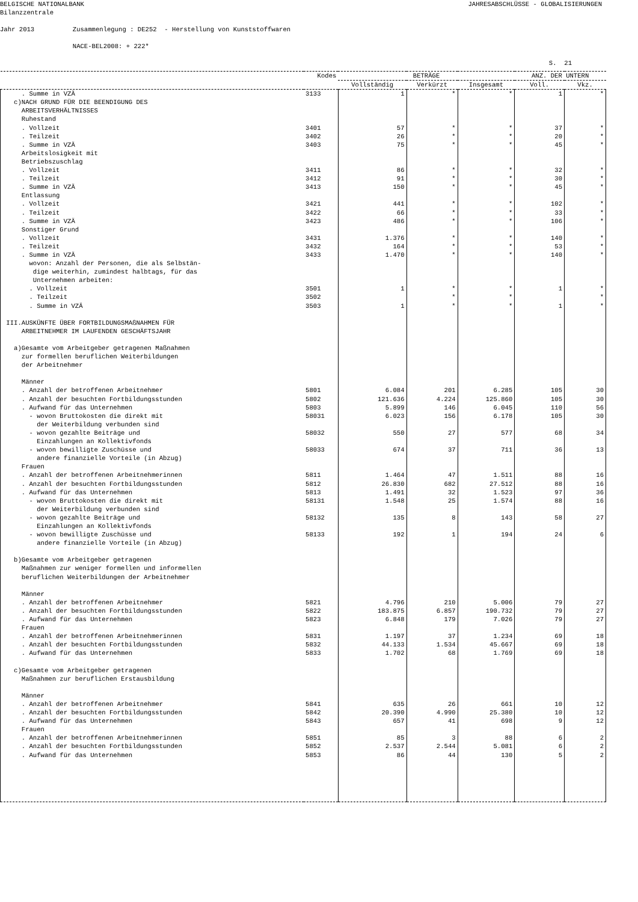BELGISCHE NATIONALBANK
JAHRESABSCHLÜSSE - GLOBALISIERUNGEN
Bilanzzentrale
Jahr 2013 Zusammenlegung : DE252 - Herstellung von Kunststoffwaren
NACE-BEL2008: + 222*
S. 21
| | Kodes | BETRÄGE | | | ANZ. DER UNTERN | |
| --- | --- | --- | --- | --- | --- | --- |
| | | Vollständig | Verkürzt | Insgesamt | Voll. | Vkz. |
| . Summe in VZÄ | 3133 | 1 | * | * | 1 | * |
| c)NACH GRUND FÜR DIE BEENDIGUNG DES ARBEITSVERHÄLTNISSES Ruhestand | | | | | | |
| . Vollzeit | 3401 | 57 | * | * | 37 | * |
| . Teilzeit | 3402 | 26 | * | * | 20 | * |
| . Summe in VZÄ | 3403 | 75 | * | * | 45 | * |
| Arbeitslosigkeit mit Betriebszuschlag | | | | | | |
| . Vollzeit | 3411 | 86 | * | * | 32 | * |
| . Teilzeit | 3412 | 91 | * | * | 30 | * |
| . Summe in VZÄ | 3413 | 150 | * | * | 45 | * |
| Entlassung | | | | | | |
| . Vollzeit | 3421 | 441 | * | * | 102 | * |
| . Teilzeit | 3422 | 66 | * | * | 33 | * |
| . Summe in VZÄ | 3423 | 486 | * | * | 106 | * |
| Sonstiger Grund | | | | | | |
| . Vollzeit | 3431 | 1.376 | * | * | 140 | * |
| . Teilzeit | 3432 | 164 | * | * | 53 | * |
| . Summe in VZÄ | 3433 | 1.470 | * | * | 140 | * |
| wovon: Anzahl der Personen, die als Selbstän- dige weiterhin, zumindest halbtags, für das Unternehmen arbeiten: | | | | | | |
| . Vollzeit | 3501 | 1 | * | * | 1 | * |
| . Teilzeit | 3502 | | * | * | | * |
| . Summe in VZÄ | 3503 | 1 | * | * | 1 | * |
| III.AUSKÜNFTE ÜBER FORTBILDUNGSMAßNAHMEN FÜR ARBEITNEHMER IM LAUFENDEN GESCHÄFTSJAHR a)Gesamte vom Arbeitgeber getragenen Maßnahmen zur formellen beruflichen Weiterbildungen der Arbeitnehmer Männer | | | | | | |
| . Anzahl der betroffenen Arbeitnehmer | 5801 | 6.084 | 201 | 6.285 | 105 | 30 |
| . Anzahl der besuchten Fortbildungsstunden | 5802 | 121.636 | 4.224 | 125.860 | 105 | 30 |
| . Aufwand für das Unternehmen | 5803 | 5.899 | 146 | 6.045 | 110 | 56 |
| - wovon Bruttokosten die direkt mit der Weiterbildung verbunden sind | 58031 | 6.023 | 156 | 6.178 | 105 | 30 |
| - wovon gezahlte Beiträge und Einzahlungen an Kollektivfonds | 58032 | 550 | 27 | 577 | 68 | 34 |
| - wovon bewilligte Zuschüsse und andere finanzielle Vorteile (in Abzug) | 58033 | 674 | 37 | 711 | 36 | 13 |
| Frauen | | | | | | |
| . Anzahl der betroffenen Arbeitnehmerinnen | 5811 | 1.464 | 47 | 1.511 | 88 | 16 |
| . Anzahl der besuchten Fortbildungsstunden | 5812 | 26.830 | 682 | 27.512 | 88 | 16 |
| . Aufwand für das Unternehmen | 5813 | 1.491 | 32 | 1.523 | 97 | 36 |
| - wovon Bruttokosten die direkt mit der Weiterbildung verbunden sind | 58131 | 1.548 | 25 | 1.574 | 88 | 16 |
| - wovon gezahlte Beiträge und Einzahlungen an Kollektivfonds | 58132 | 135 | 8 | 143 | 58 | 27 |
| - wovon bewilligte Zuschüsse und andere finanzielle Vorteile (in Abzug) | 58133 | 192 | 1 | 194 | 24 | 6 |
| b)Gesamte vom Arbeitgeber getragenen Maßnahmen zur weniger formellen und informellen beruflichen Weiterbildungen der Arbeitnehmer Männer | | | | | | |
| . Anzahl der betroffenen Arbeitnehmer | 5821 | 4.796 | 210 | 5.006 | 79 | 27 |
| . Anzahl der besuchten Fortbildungsstunden | 5822 | 183.875 | 6.857 | 190.732 | 79 | 27 |
| . Aufwand für das Unternehmen | 5823 | 6.848 | 179 | 7.026 | 79 | 27 |
| Frauen | | | | | | |
| . Anzahl der betroffenen Arbeitnehmerinnen | 5831 | 1.197 | 37 | 1.234 | 69 | 18 |
| . Anzahl der besuchten Fortbildungsstunden | 5832 | 44.133 | 1.534 | 45.667 | 69 | 18 |
| . Aufwand für das Unternehmen | 5833 | 1.702 | 68 | 1.769 | 69 | 18 |
| c)Gesamte vom Arbeitgeber getragenen Maßnahmen zur beruflichen Erstausbildung Männer | | | | | | |
| . Anzahl der betroffenen Arbeitnehmer | 5841 | 635 | 26 | 661 | 10 | 12 |
| . Anzahl der besuchten Fortbildungsstunden | 5842 | 20.390 | 4.990 | 25.380 | 10 | 12 |
| . Aufwand für das Unternehmen | 5843 | 657 | 41 | 698 | 9 | 12 |
| Frauen | | | | | | |
| . Anzahl der betroffenen Arbeitnehmerinnen | 5851 | 85 | 3 | 88 | 6 | 2 |
| . Anzahl der besuchten Fortbildungsstunden | 5852 | 2.537 | 2.544 | 5.081 | 6 | 2 |
| . Aufwand für das Unternehmen | 5853 | 86 | 44 | 130 | 5 | 2 |